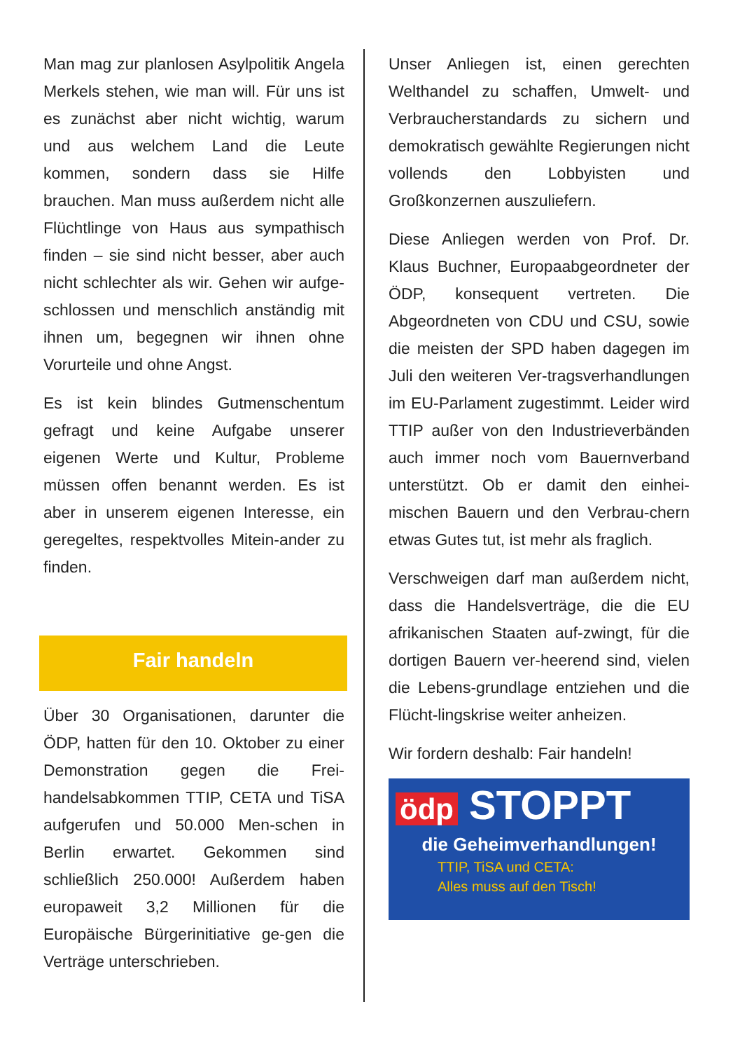Man mag zur planlosen Asylpolitik Angela Merkels stehen, wie man will. Für uns ist es zunächst aber nicht wichtig, warum und aus welchem Land die Leute kommen, sondern dass sie Hilfe brauchen. Man muss außerdem nicht alle Flüchtlinge von Haus aus sympathisch finden – sie sind nicht besser, aber auch nicht schlechter als wir. Gehen wir aufge-schlossen und menschlich anständig mit ihnen um, begegnen wir ihnen ohne Vorurteile und ohne Angst.
Es ist kein blindes Gutmenschentum gefragt und keine Aufgabe unserer eigenen Werte und Kultur, Probleme müssen offen benannt werden. Es ist aber in unserem eigenen Interesse, ein geregeltes, respektvolles Mitein-ander zu finden.
Fair handeln
Über 30 Organisationen, darunter die ÖDP, hatten für den 10. Oktober zu einer Demonstration gegen die Frei-handelsabkommen TTIP, CETA und TiSA aufgerufen und 50.000 Men-schen in Berlin erwartet. Gekommen sind schließlich 250.000! Außerdem haben europaweit 3,2 Millionen für die Europäische Bürgerinitiative ge-gen die Verträge unterschrieben.
Unser Anliegen ist, einen gerechten Welthandel zu schaffen, Umwelt- und Verbraucherstandards zu sichern und demokratisch gewählte Regierungen nicht vollends den Lobbyisten und Großkonzernen auszuliefern.
Diese Anliegen werden von Prof. Dr. Klaus Buchner, Europaabgeordneter der ÖDP, konsequent vertreten. Die Abgeordneten von CDU und CSU, sowie die meisten der SPD haben dagegen im Juli den weiteren Ver-tragsverhandlungen im EU-Parlament zugestimmt. Leider wird TTIP außer von den Industrieverbänden auch immer noch vom Bauernverband unterstützt. Ob er damit den einhei-mischen Bauern und den Verbrau-chern etwas Gutes tut, ist mehr als fraglich.
Verschweigen darf man außerdem nicht, dass die Handelsverträge, die die EU afrikanischen Staaten auf-zwingt, für die dortigen Bauern ver-heerend sind, vielen die Lebens-grundlage entziehen und die Flücht-lingskrise weiter anheizen.
Wir fordern deshalb: Fair handeln!
ödp STOPPT
die Geheimverhandlungen!
TTIP, TiSA und CETA:
Alles muss auf den Tisch!